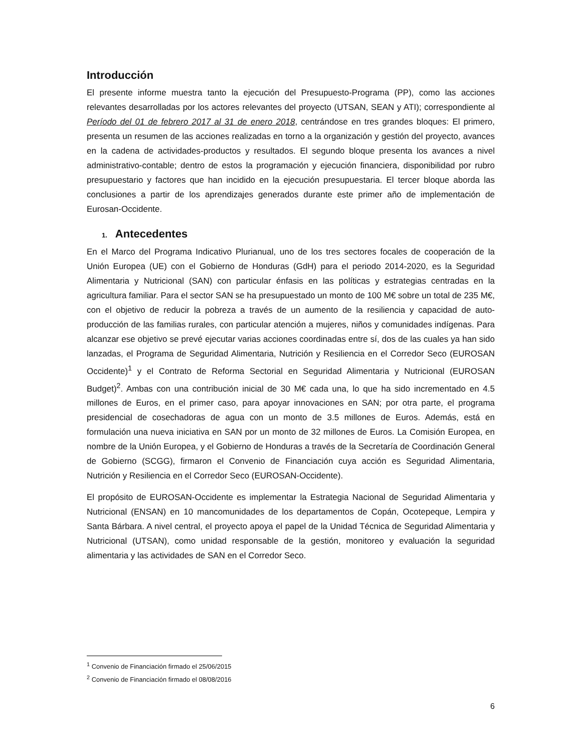Introducción
El presente informe muestra tanto la ejecución del Presupuesto-Programa (PP), como las acciones relevantes desarrolladas por los actores relevantes del proyecto (UTSAN, SEAN y ATI); correspondiente al Período del 01 de febrero 2017 al 31 de enero 2018, centrándose en tres grandes bloques: El primero, presenta un resumen de las acciones realizadas en torno a la organización y gestión del proyecto, avances en la cadena de actividades-productos y resultados. El segundo bloque presenta los avances a nivel administrativo-contable; dentro de estos la programación y ejecución financiera, disponibilidad por rubro presupuestario y factores que han incidido en la ejecución presupuestaria. El tercer bloque aborda las conclusiones a partir de los aprendizajes generados durante este primer año de implementación de Eurosan-Occidente.
1. Antecedentes
En el Marco del Programa Indicativo Plurianual, uno de los tres sectores focales de cooperación de la Unión Europea (UE) con el Gobierno de Honduras (GdH) para el periodo 2014-2020, es la Seguridad Alimentaria y Nutricional (SAN) con particular énfasis en las políticas y estrategias centradas en la agricultura familiar. Para el sector SAN se ha presupuestado un monto de 100 M€ sobre un total de 235 M€, con el objetivo de reducir la pobreza a través de un aumento de la resiliencia y capacidad de auto-producción de las familias rurales, con particular atención a mujeres, niños y comunidades indígenas. Para alcanzar ese objetivo se prevé ejecutar varias acciones coordinadas entre sí, dos de las cuales ya han sido lanzadas, el Programa de Seguridad Alimentaria, Nutrición y Resiliencia en el Corredor Seco (EUROSAN Occidente)<sup>1</sup> y el Contrato de Reforma Sectorial en Seguridad Alimentaria y Nutricional (EUROSAN Budget)<sup>2</sup>. Ambas con una contribución inicial de 30 M€ cada una, lo que ha sido incrementado en 4.5 millones de Euros, en el primer caso, para apoyar innovaciones en SAN; por otra parte, el programa presidencial de cosechadoras de agua con un monto de 3.5 millones de Euros. Además, está en formulación una nueva iniciativa en SAN por un monto de 32 millones de Euros. La Comisión Europea, en nombre de la Unión Europea, y el Gobierno de Honduras a través de la Secretaría de Coordinación General de Gobierno (SCGG), firmaron el Convenio de Financiación cuya acción es Seguridad Alimentaria, Nutrición y Resiliencia en el Corredor Seco (EUROSAN-Occidente).
El propósito de EUROSAN-Occidente es implementar la Estrategia Nacional de Seguridad Alimentaria y Nutricional (ENSAN) en 10 mancomunidades de los departamentos de Copán, Ocotepeque, Lempira y Santa Bárbara. A nivel central, el proyecto apoya el papel de la Unidad Técnica de Seguridad Alimentaria y Nutricional (UTSAN), como unidad responsable de la gestión, monitoreo y evaluación la seguridad alimentaria y las actividades de SAN en el Corredor Seco.
<sup>1</sup> Convenio de Financiación firmado el 25/06/2015
<sup>2</sup> Convenio de Financiación firmado el 08/08/2016
6